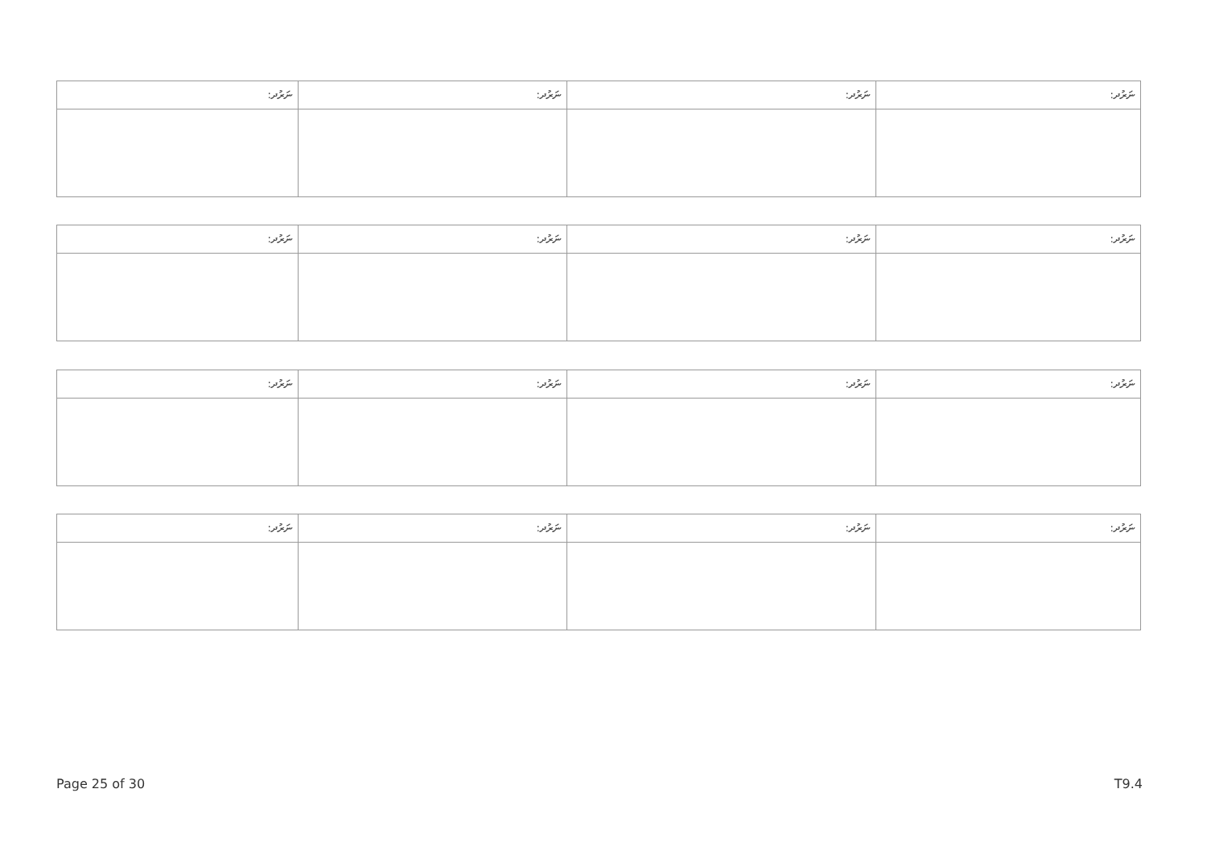| ނަރުދ: | ނަރުދ: | ނަރުދ: | ނަރުދ: |
| --- | --- | --- | --- |
| ނަރުދ: | ނަރުދ: | ނަރުދ: | ނަރުދ: |
| --- | --- | --- | --- |
| ނަރުދ: | ނަރުދ: | ނަރުދ: | ނަރުދ: |
| --- | --- | --- | --- |
| ނަރުދ: | ނަރުދ: | ނަރުދ: | ނަރުދ: |
| --- | --- | --- | --- |
Page 25 of 30 T9.4